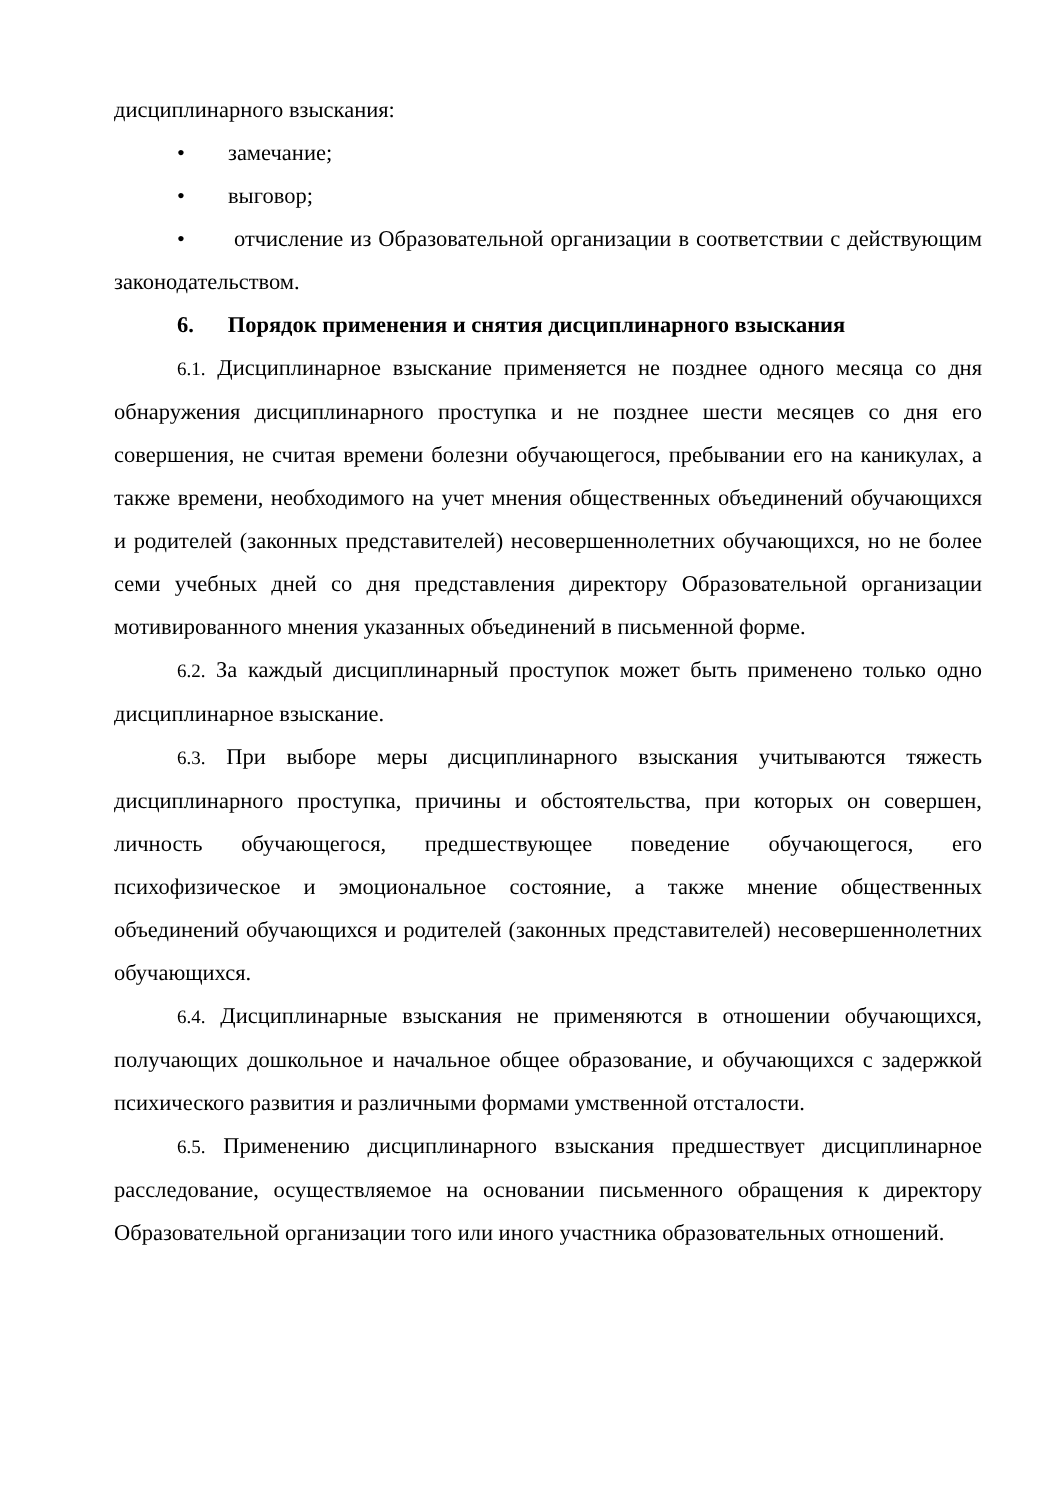дисциплинарного взыскания:
• замечание;
• выговор;
• отчисление из Образовательной организации в соответствии с действующим законодательством.
6. Порядок применения и снятия дисциплинарного взыскания
6.1. Дисциплинарное взыскание применяется не позднее одного месяца со дня обнаружения дисциплинарного проступка и не позднее шести месяцев со дня его совершения, не считая времени болезни обучающегося, пребывании его на каникулах, а также времени, необходимого на учет мнения общественных объединений обучающихся и родителей (законных представителей) несовершеннолетних обучающихся, но не более семи учебных дней со дня представления директору Образовательной организации мотивированного мнения указанных объединений в письменной форме.
6.2. За каждый дисциплинарный проступок может быть применено только одно дисциплинарное взыскание.
6.3. При выборе меры дисциплинарного взыскания учитываются тяжесть дисциплинарного проступка, причины и обстоятельства, при которых он совершен, личность обучающегося, предшествующее поведение обучающегося, его психофизическое и эмоциональное состояние, а также мнение общественных объединений обучающихся и родителей (законных представителей) несовершеннолетних обучающихся.
6.4. Дисциплинарные взыскания не применяются в отношении обучающихся, получающих дошкольное и начальное общее образование, и обучающихся с задержкой психического развития и различными формами умственной отсталости.
6.5. Применению дисциплинарного взыскания предшествует дисциплинарное расследование, осуществляемое на основании письменного обращения к директору Образовательной организации того или иного участника образовательных отношений.